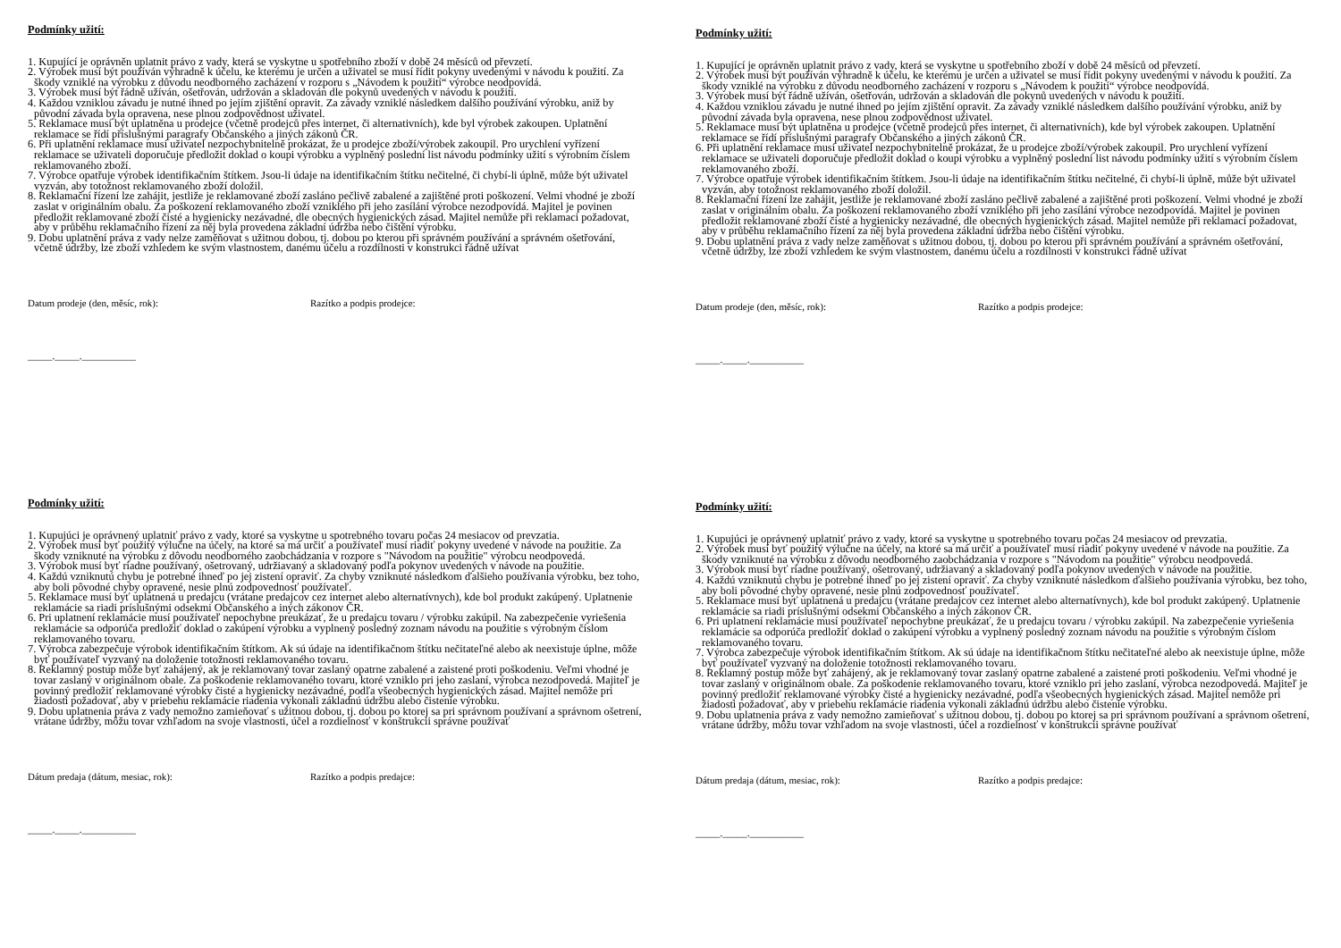Podmínky užití:
1. Kupující je oprávněn uplatnit právo z vady, která se vyskytne u spotřebního zboží v době 24 měsíců od převzetí.
2. Výrobek musí být používán výhradně k účelu, ke kterému je určen a uživatel se musí řídit pokyny uvedenými v návodu k použití. Za škody vzniklé na výrobku z důvodu neodborného zacházení v rozporu s „Návodem k použití“ výrobce neodpovídá.
3. Výrobek musí být řádně užíván, ošetřován, udržován a skladován dle pokynů uvedených v návodu k použití.
4. Každou vzniklou závadu je nutné ihned po jejím zjištění opravit. Za závady vzniklé následkem dalšího používání výrobku, aniž by původní závada byla opravena, nese plnou zodpovědnost uživatel.
5. Reklamace musí být uplatněna u prodejce (včetně prodejců přes internet, či alternativních), kde byl výrobek zakoupen. Uplatnění reklamace se řídí příslušnými paragrafy Občanského a jiných zákonů ČR.
6. Při uplatnění reklamace musí uživatel nezpochybnitelně prokázat, že u prodejce zboží/výrobek zakoupil. Pro urychlení vyřízení reklamace se uživateli doporučuje předložit doklad o koupi výrobku a vyplněný poslední list návodu podmínky užití s výrobním číslem reklamovaného zboží.
7. Výrobce opatřuje výrobek identifikačním štítkem. Jsou-li údaje na identifikačním štítku nečitelné, či chybí-li úplně, může být uživatel vyzván, aby totožnost reklamovaného zboží doložil.
8. Reklamační řízení lze zahájit, jestliže je reklamované zboží zasláno pečlivě zabalené a zajištěné proti poškození. Velmi vhodné je zboží zaslat v originálním obalu. Za poškození reklamovaného zboží vzniklého při jeho zasílání výrobce nezodpovídá. Majitel je povinen předložit reklamované zboží čisté a hygienicky nezávadné, dle obecných hygienických zásad. Majitel nemůže při reklamaci požadovat, aby v průběhu reklamačního řízení za něj byla provedena základní údržba nebo čištění výrobku.
9. Dobu uplatnění práva z vady nelze zaměňovat s užitnou dobou, tj. dobou po kterou při správném používání a správném ošetřování, včetně údržby, lze zboží vzhledem ke svým vlastnostem, danému účelu a rozdílnosti v konstrukci řádně užívat
Datum prodeje (den, měsíc, rok): Razítko a podpis prodejce:
_____._____.___________
Podmínky užití:
1. Kupující je oprávněn uplatnit právo z vady, která se vyskytne u spotřebního zboží v době 24 měsíců od převzetí.
2. Výrobek musí být používán výhradně k účelu, ke kterému je určen a uživatel se musí řídit pokyny uvedenými v návodu k použití. Za škody vzniklé na výrobku z důvodu neodborného zacházení v rozporu s „Návodem k použití“ výrobce neodpovídá.
3. Výrobek musí být řádně užíván, ošetřován, udržován a skladován dle pokynů uvedených v návodu k použití.
4. Každou vzniklou závadu je nutné ihned po jejím zjištění opravit. Za závady vzniklé následkem dalšího používání výrobku, aniž by původní závada byla opravena, nese plnou zodpovědnost uživatel.
5. Reklamace musí být uplatněna u prodejce (včetně prodejců přes internet, či alternativních), kde byl výrobek zakoupen. Uplatnění reklamace se řídí příslušnými paragrafy Občanského a jiných zákonů ČR.
6. Při uplatnění reklamace musí uživatel nezpochybnitelně prokázat, že u prodejce zboží/výrobek zakoupil. Pro urychlení vyřízení reklamace se uživateli doporučuje předložit doklad o koupi výrobku a vyplněný poslední list návodu podmínky užití s výrobním číslem reklamovaného zboží.
7. Výrobce opatřuje výrobek identifikačním štítkem. Jsou-li údaje na identifikačním štítku nečitelné, či chybí-li úplně, může být uživatel vyzván, aby totožnost reklamovaného zboží doložil.
8. Reklamační řízení lze zahájit, jestliže je reklamované zboží zasláno pečlivě zabalené a zajištěné proti poškození. Velmi vhodné je zboží zaslat v originálním obalu. Za poškození reklamovaného zboží vzniklého při jeho zasílání výrobce nezodpovídá. Majitel je povinen předložit reklamované zboží čisté a hygienicky nezávadné, dle obecných hygienických zásad. Majitel nemůže při reklamaci požadovat, aby v průběhu reklamačního řízení za něj byla provedena základní údržba nebo čištění výrobku.
9. Dobu uplatnění práva z vady nelze zaměňovat s užitnou dobou, tj. dobou po kterou při správném používání a správném ošetřování, včetně údržby, lze zboží vzhledem ke svým vlastnostem, danému účelu a rozdílnosti v konstrukci řádně užívat
Datum prodeje (den, měsíc, rok): Razítko a podpis prodejce:
_____._____.___________
Podmínky užití:
1. Kupujúci je oprávnený uplatniť právo z vady, ktoré sa vyskytne u spotrebného tovaru počas 24 mesiacov od prevzatia.
2. Výrobek musí byť použitý výlučne na účely, na ktoré sa má určiť a používateľ musí riadiť pokyny uvedené v návode na použitie. Za škody vzniknuté na výrobku z dôvodu neodborného zaobchádzania v rozpore s "Návodom na použitie" výrobcu neodpovedá.
3. Výrobok musí byť riadne používaný, ošetrovaný, udržiavaný a skladovaný podľa pokynov uvedených v návode na použitie.
4. Každú vzniknutú chybu je potrebné ihneď po jej zistení opraviť. Za chyby vzniknuté následkom ďalšieho používania výrobku, bez toho, aby boli pôvodné chyby opravené, nesie plnú zodpovednosť používateľ.
5. Reklamace musí byť uplatnená u predajcu (vrátane predajcov cez internet alebo alternatívnych), kde bol produkt zakúpený. Uplatnenie reklamácie sa riadi príslušnými odsekmi Občanského a iných zákonov ČR.
6. Pri uplatnení reklamácie musí používateľ nepochybne preukázať, že u predajcu tovaru / výrobku zakúpil. Na zabezpečenie vyriešenia reklamácie sa odporúča predložiť doklad o zakúpení výrobku a vyplnený posledný zoznam návodu na použitie s výrobným číslom reklamovaného tovaru.
7. Výrobca zabezpečuje výrobok identifikačním štítkom. Ak sú údaje na identifikačnom štítku nečitateľné alebo ak neexistuje úplne, môže byť používateľ vyzvaný na doloženie totožnosti reklamovaného tovaru.
8. Reklamný postup môže byť zahájený, ak je reklamovaný tovar zaslaný opatrne zabalené a zaistené proti poškodeniu. Veľmi vhodné je tovar zaslaný v originálnom obale. Za poškodenie reklamovaného tovaru, ktoré vzniklo pri jeho zaslaní, výrobca nezodpovedá. Majiteľ je povinný predložiť reklamované výrobky čisté a hygienicky nezávadné, podľa všeobecných hygienických zásad. Majitel nemôže pri žiadosti požadovať, aby v priebehu reklamácie riadenia vykonali základnú údržbu alebo čistenie výrobku.
9. Dobu uplatnenia práva z vady nemožno zamieňovať s užitnou dobou, tj. dobou po ktorej sa pri správnom používaní a správnom ošetrení, vrátane údržby, môžu tovar vzhľadom na svoje vlastnosti, účel a rozdielnosť v konštrukcii správne používať
Dátum predaja (dátum, mesiac, rok): Razítko a podpis predajce:
_____._____.___________
Podmínky užití:
1. Kupujúci je oprávnený uplatniť právo z vady, ktoré sa vyskytne u spotrebného tovaru počas 24 mesiacov od prevzatia.
2. Výrobek musí byť použitý výlučne na účely, na ktoré sa má určiť a používateľ musí riadiť pokyny uvedené v návode na použitie. Za škody vzniknuté na výrobku z dôvodu neodborného zaobchádzania v rozpore s "Návodom na použitie" výrobcu neodpovedá.
3. Výrobok musí byť riadne používaný, ošetrovaný, udržiavaný a skladovaný podľa pokynov uvedených v návode na použitie.
4. Každú vzniknutú chybu je potrebné ihneď po jej zistení opraviť. Za chyby vzniknuté následkom ďalšieho používania výrobku, bez toho, aby boli pôvodné chyby opravené, nesie plnú zodpovednosť používateľ.
5. Reklamace musí byť uplatnená u predajcu (vrátane predajcov cez internet alebo alternatívnych), kde bol produkt zakúpený. Uplatnenie reklamácie sa riadi príslušnými odsekmi Občanského a iných zákonov ČR.
6. Pri uplatnení reklamácie musí používateľ nepochybne preukázať, že u predajcu tovaru / výrobku zakúpil. Na zabezpečenie vyriešenia reklamácie sa odporúča predložiť doklad o zakúpení výrobku a vyplnený posledný zoznam návodu na použitie s výrobným číslom reklamovaného tovaru.
7. Výrobca zabezpečuje výrobok identifikačním štítkom. Ak sú údaje na identifikačnom štítku nečitateľné alebo ak neexistuje úplne, môže byť používateľ vyzvaný na doloženie totožnosti reklamovaného tovaru.
8. Reklamný postup môže byť zahájený, ak je reklamovaný tovar zaslaný opatrne zabalené a zaistené proti poškodeniu. Veľmi vhodné je tovar zaslaný v originálnom obale. Za poškodenie reklamovaného tovaru, ktoré vzniklo pri jeho zaslaní, výrobca nezodpovedá. Majiteľ je povinný predložiť reklamované výrobky čisté a hygienicky nezávadné, podľa všeobecných hygienických zásad. Majitel nemôže pri žiadosti požadovať, aby v priebehu reklamácie riadenia vykonali základnú údržbu alebo čistenie výrobku.
9. Dobu uplatnenia práva z vady nemožno zamieňovať s užitnou dobou, tj. dobou po ktorej sa pri správnom používaní a správnom ošetrení, vrátane údržby, môžu tovar vzhľadom na svoje vlastnosti, účel a rozdielnosť v konštrukcii správne používať
Dátum predaja (dátum, mesiac, rok): Razítko a podpis predajce:
_____._____.___________